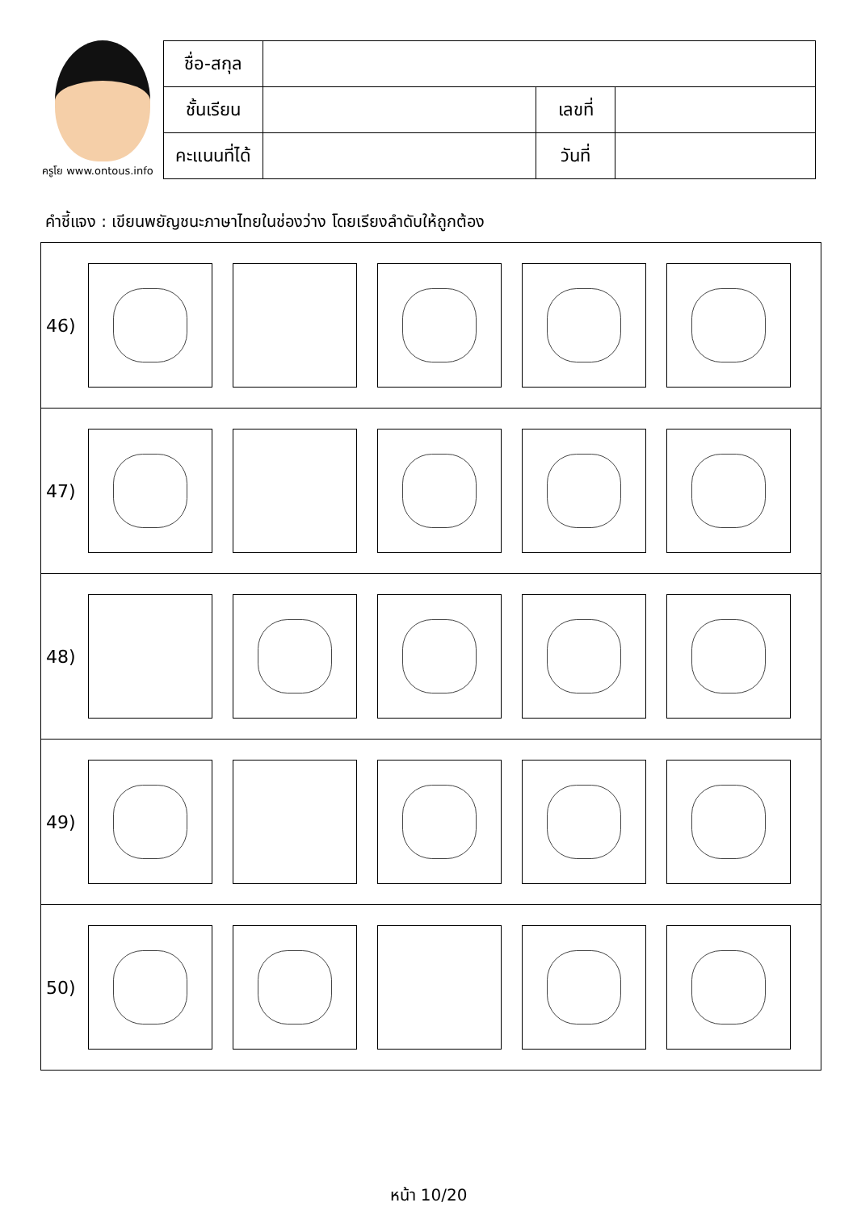ครูโย www.ontous.info
| ชื่อ-สกุล | | | |
| ชั้นเรียน | | เลขที่ | |
| คะแนนที่ได้ | | วันที่ | |
คำชี้แจง : เขียนพยัญชนะภาษาไทยในช่องว่าง โดยเรียงลำดับให้ถูกต้อง
| 46) |
| 47) |
| 48) |
| 49) |
| 50) |
หน้า 10/20